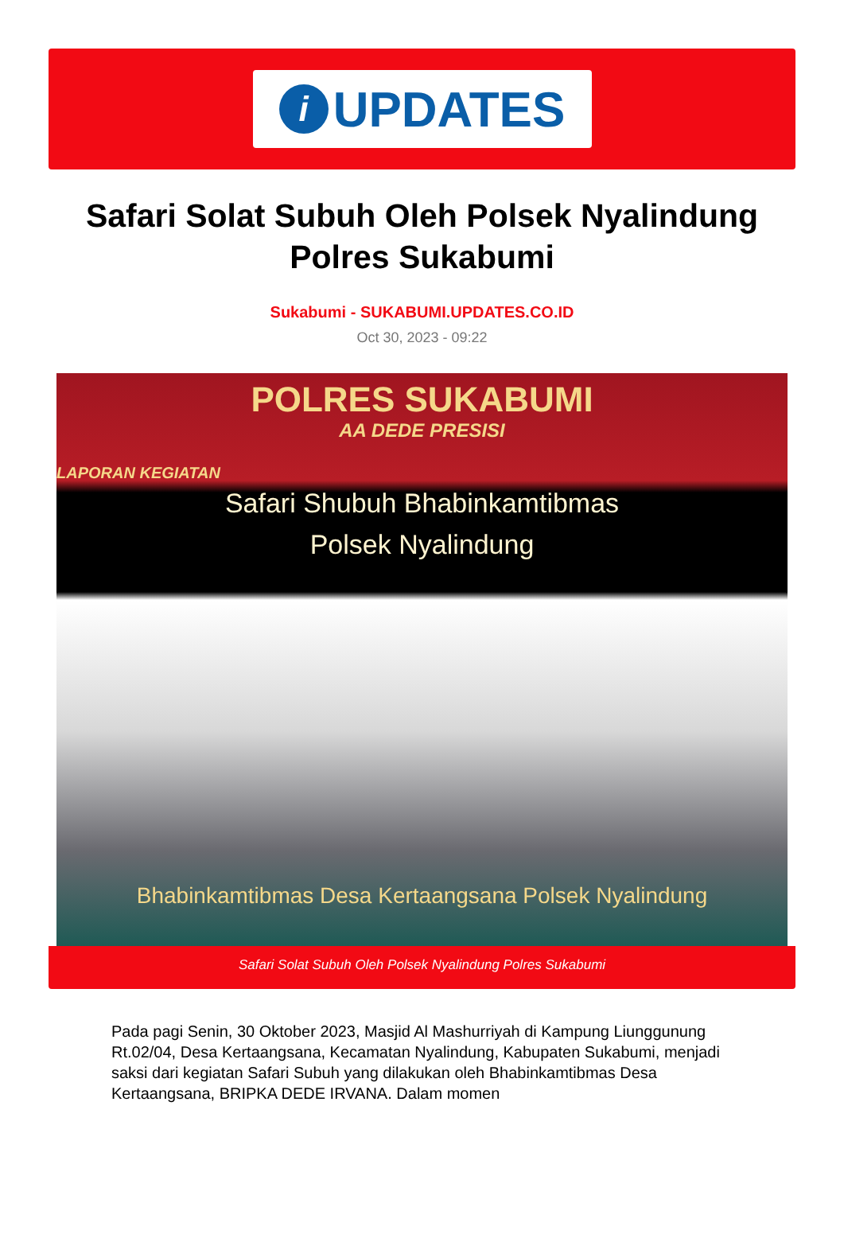i UPDATES
Safari Solat Subuh Oleh Polsek Nyalindung Polres Sukabumi
Sukabumi - SUKABUMI.UPDATES.CO.ID
Oct 30, 2023 - 09:22
POLRES SUKABUMI
AA DEDE PRESISI
LAPORAN KEGIATAN
Safari Shubuh Bhabinkamtibmas
Polsek Nyalindung
Bhabinkamtibmas Desa Kertaangsana Polsek Nyalindung
Safari Solat Subuh Oleh Polsek Nyalindung Polres Sukabumi
Pada pagi Senin, 30 Oktober 2023, Masjid Al Mashurriyah di Kampung Liunggunung Rt.02/04, Desa Kertaangsana, Kecamatan Nyalindung, Kabupaten Sukabumi, menjadi saksi dari kegiatan Safari Subuh yang dilakukan oleh Bhabinkamtibmas Desa Kertaangsana, BRIPKA DEDE IRVANA. Dalam momen